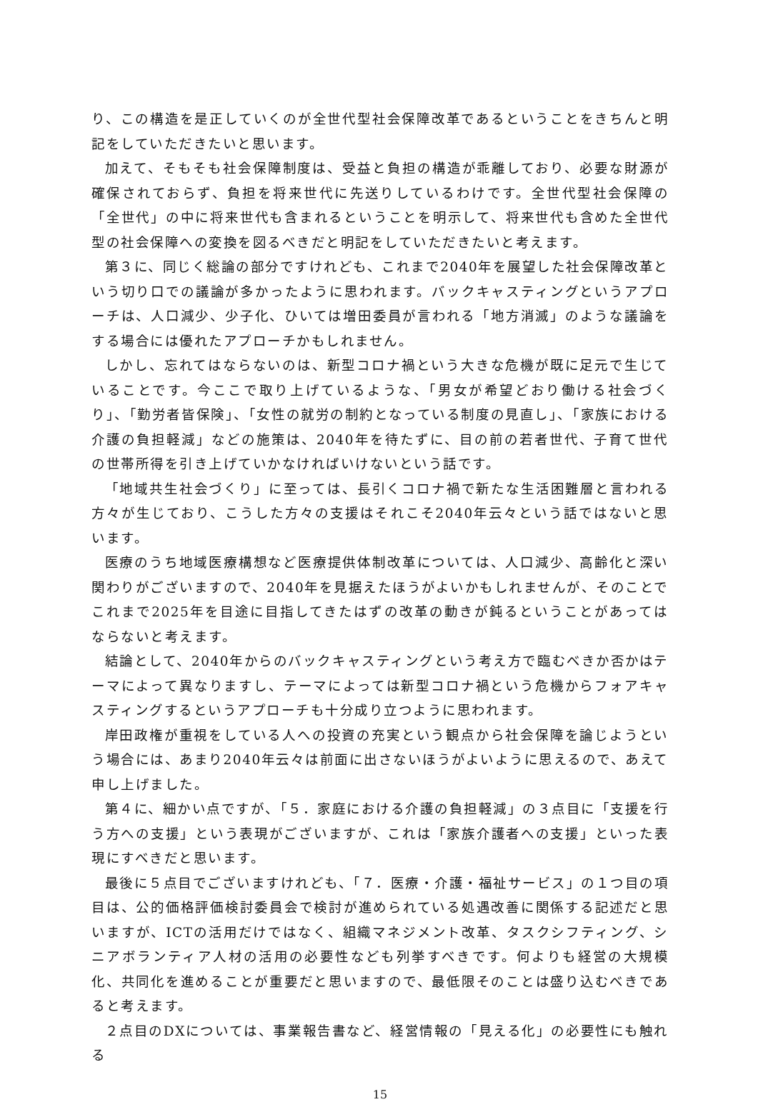り、この構造を是正していくのが全世代型社会保障改革であるということをきちんと明記をしていただきたいと思います。
加えて、そもそも社会保障制度は、受益と負担の構造が乖離しており、必要な財源が確保されておらず、負担を将来世代に先送りしているわけです。全世代型社会保障の「全世代」の中に将来世代も含まれるということを明示して、将来世代も含めた全世代型の社会保障への変換を図るべきだと明記をしていただきたいと考えます。
第３に、同じく総論の部分ですけれども、これまで2040年を展望した社会保障改革という切り口での議論が多かったように思われます。バックキャスティングというアプローチは、人口減少、少子化、ひいては増田委員が言われる「地方消滅」のような議論をする場合には優れたアプローチかもしれません。
しかし、忘れてはならないのは、新型コロナ禍という大きな危機が既に足元で生じていることです。今ここで取り上げているような、「男女が希望どおり働ける社会づくり」、「勤労者皆保険」、「女性の就労の制約となっている制度の見直し」、「家族における介護の負担軽減」などの施策は、2040年を待たずに、目の前の若者世代、子育て世代の世帯所得を引き上げていかなければいけないという話です。
「地域共生社会づくり」に至っては、長引くコロナ禍で新たな生活困難層と言われる方々が生じており、こうした方々の支援はそれこそ2040年云々という話ではないと思います。
医療のうち地域医療構想など医療提供体制改革については、人口減少、高齢化と深い関わりがございますので、2040年を見据えたほうがよいかもしれませんが、そのことでこれまで2025年を目途に目指してきたはずの改革の動きが鈍るということがあってはならないと考えます。
結論として、2040年からのバックキャスティングという考え方で臨むべきか否かはテーマによって異なりますし、テーマによっては新型コロナ禍という危機からフォアキャスティングするというアプローチも十分成り立つように思われます。
岸田政権が重視をしている人への投資の充実という観点から社会保障を論じようという場合には、あまり2040年云々は前面に出さないほうがよいように思えるので、あえて申し上げました。
第４に、細かい点ですが、「５．家庭における介護の負担軽減」の３点目に「支援を行う方への支援」という表現がございますが、これは「家族介護者への支援」といった表現にすべきだと思います。
最後に５点目でございますけれども、「７．医療・介護・福祉サービス」の１つ目の項目は、公的価格評価検討委員会で検討が進められている処遇改善に関係する記述だと思いますが、ICTの活用だけではなく、組織マネジメント改革、タスクシフティング、シニアボランティア人材の活用の必要性なども列挙すべきです。何よりも経営の大規模化、共同化を進めることが重要だと思いますので、最低限そのことは盛り込むべきであると考えます。
２点目のDXについては、事業報告書など、経営情報の「見える化」の必要性にも触れる
15